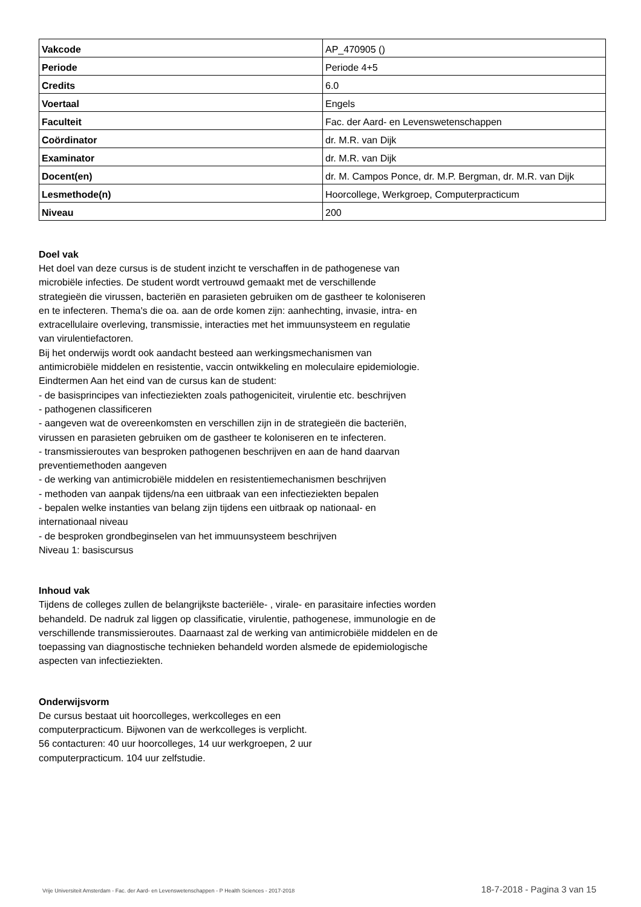| Vakcode | AP_470905 () |
| Periode | Periode 4+5 |
| Credits | 6.0 |
| Voertaal | Engels |
| Faculteit | Fac. der Aard- en Levenswetenschappen |
| Coördinator | dr. M.R. van Dijk |
| Examinator | dr. M.R. van Dijk |
| Docent(en) | dr. M. Campos Ponce, dr. M.P. Bergman, dr. M.R. van Dijk |
| Lesmethode(n) | Hoorcollege, Werkgroep, Computerpracticum |
| Niveau | 200 |
Doel vak
Het doel van deze cursus is de student inzicht te verschaffen in de pathogenese van microbiële infecties. De student wordt vertrouwd gemaakt met de verschillende strategieën die virussen, bacteriën en parasieten gebruiken om de gastheer te koloniseren en te infecteren. Thema's die oa. aan de orde komen zijn: aanhechting, invasie, intra- en extracellulaire overleving, transmissie, interacties met het immuunsysteem en regulatie van virulentiefactoren.
Bij het onderwijs wordt ook aandacht besteed aan werkingsmechanismen van antimicrobiële middelen en resistentie, vaccin ontwikkeling en moleculaire epidemiologie.
Eindtermen Aan het eind van de cursus kan de student:
- de basisprincipes van infectieziekten zoals pathogeniciteit, virulentie etc. beschrijven
- pathogenen classificeren
- aangeven wat de overeenkomsten en verschillen zijn in de strategieën die bacteriën, virussen en parasieten gebruiken om de gastheer te koloniseren en te infecteren.
- transmissieroutes van besproken pathogenen beschrijven en aan de hand daarvan preventiemethoden aangeven
- de werking van antimicrobiële middelen en resistentiemechanismen beschrijven
- methoden van aanpak tijdens/na een uitbraak van een infectieziekten bepalen
- bepalen welke instanties van belang zijn tijdens een uitbraak op nationaal- en internationaal niveau
- de besproken grondbeginselen van het immuunsysteem beschrijven
Niveau 1: basiscursus
Inhoud vak
Tijdens de colleges zullen de belangrijkste bacteriële- , virale- en parasitaire infecties worden behandeld. De nadruk zal liggen op classificatie, virulentie, pathogenese, immunologie en de verschillende transmissieroutes. Daarnaast zal de werking van antimicrobiële middelen en de toepassing van diagnostische technieken behandeld worden alsmede de epidemiologische aspecten van infectieziekten.
Onderwijsvorm
De cursus bestaat uit hoorcolleges, werkcolleges en een computerpracticum. Bijwonen van de werkcolleges is verplicht.
56 contacturen: 40 uur hoorcolleges, 14 uur werkgroepen, 2 uur computerpracticum. 104 uur zelfstudie.
Vrije Universiteit Amsterdam - Fac. der Aard- en Levenswetenschappen - P Health Sciences - 2017-2018 18-7-2018 - Pagina 3 van 15